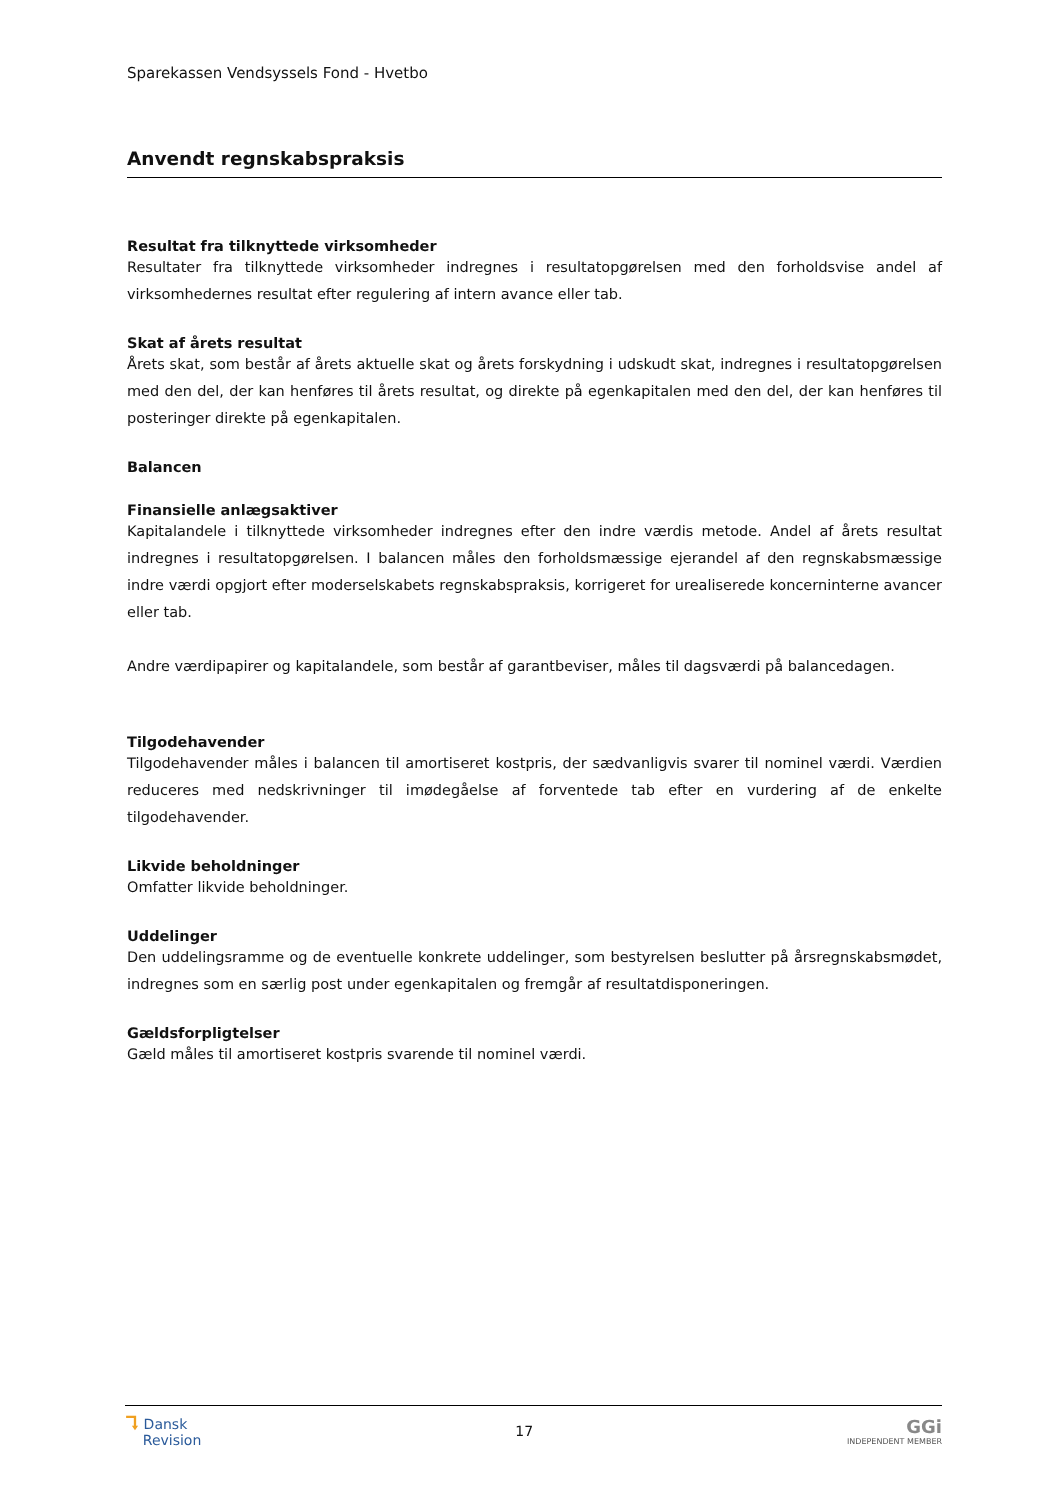Sparekassen Vendsyssels Fond - Hvetbo
Anvendt regnskabspraksis
Resultat fra tilknyttede virksomheder
Resultater fra tilknyttede virksomheder indregnes i resultatopgørelsen med den forholdsvise andel af virksomhedernes resultat efter regulering af intern avance eller tab.
Skat af årets resultat
Årets skat, som består af årets aktuelle skat og årets forskydning i udskudt skat, indregnes i resultatopgørelsen med den del, der kan henføres til årets resultat, og direkte på egenkapitalen med den del, der kan henføres til posteringer direkte på egenkapitalen.
Balancen
Finansielle anlægsaktiver
Kapitalandele i tilknyttede virksomheder indregnes efter den indre værdis metode. Andel af årets resultat indregnes i resultatopgørelsen. I balancen måles den forholdsmæssige ejerandel af den regnskabsmæssige indre værdi opgjort efter moderselskabets regnskabspraksis, korrigeret for urealiserede koncerninterne avancer eller tab.
Andre værdipapirer og kapitalandele, som består af garantbeviser, måles til dagsværdi på balancedagen.
Tilgodehavender
Tilgodehavender måles i balancen til amortiseret kostpris, der sædvanligvis svarer til nominel værdi. Værdien reduceres med nedskrivninger til imødegåelse af forventede tab efter en vurdering af de enkelte tilgodehavender.
Likvide beholdninger
Omfatter likvide beholdninger.
Uddelinger
Den uddelingsramme og de eventuelle konkrete uddelinger, som bestyrelsen beslutter på årsregnskabsmødet, indregnes som en særlig post under egenkapitalen og fremgår af resultatdisponeringen.
Gældsforpligtelser
Gæld måles til amortiseret kostpris svarende til nominel værdi.
⮧ Dansk
Revision
17
GGi
INDEPENDENT MEMBER